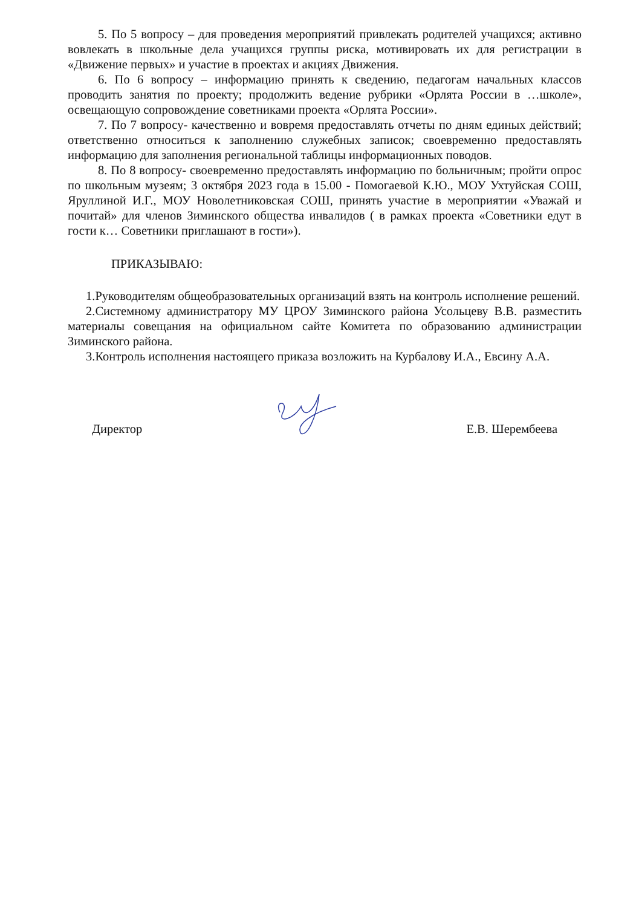5. По 5 вопросу – для проведения мероприятий привлекать родителей учащихся; активно вовлекать в школьные дела учащихся группы риска, мотивировать их для регистрации в «Движение первых» и участие в проектах и акциях Движения.
6. По 6 вопросу – информацию принять к сведению, педагогам начальных классов проводить занятия по проекту; продолжить ведение рубрики «Орлята России в …школе», освещающую сопровождение советниками проекта «Орлята России».
7. По 7 вопросу- качественно и вовремя предоставлять отчеты по дням единых действий; ответственно относиться к заполнению служебных записок; своевременно предоставлять информацию для заполнения региональной таблицы информационных поводов.
8. По 8 вопросу- своевременно предоставлять информацию по больничным; пройти опрос по школьным музеям; 3 октября 2023 года в 15.00 - Помогаевой К.Ю., МОУ Ухтуйская СОШ, Яруллиной И.Г., МОУ Новолетниковская СОШ, принять участие в мероприятии «Уважай и почитай» для членов Зиминского общества инвалидов ( в рамках проекта «Советники едут в гости к… Советники приглашают в гости»).
ПРИКАЗЫВАЮ:
1.Руководителям общеобразовательных организаций взять на контроль исполнение решений.
2.Системному администратору МУ ЦРОУ Зиминского района Усольцеву В.В. разместить материалы совещания на официальном сайте Комитета по образованию администрации Зиминского района.
3.Контроль исполнения настоящего приказа возложить на Курбалову И.А., Евсину А.А.
Директор Е.В. Шерембеева